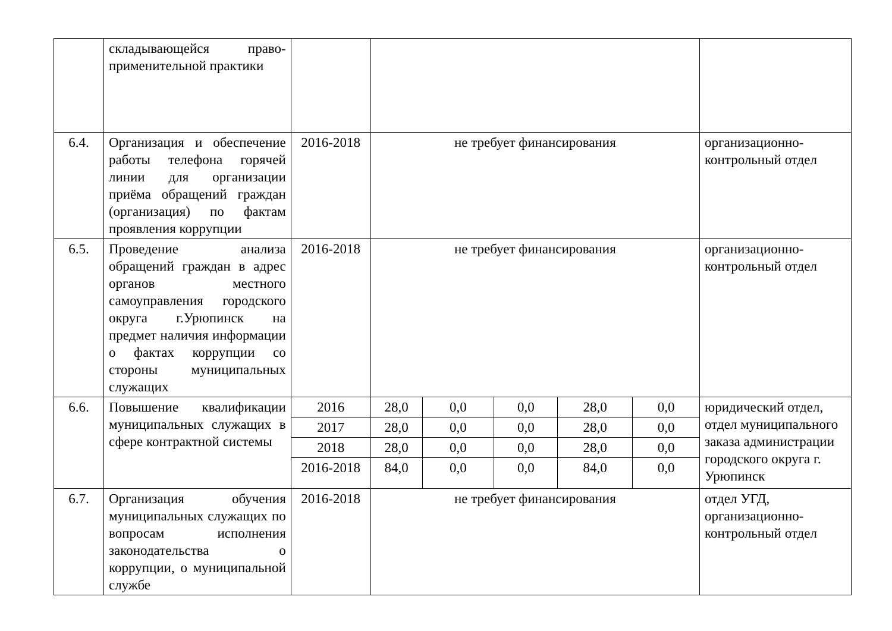| | складывающейся право-применительной практики | | | | | | | |
| 6.4. | Организация и обеспечение работы телефона горячей линии для организации приёма обращений граждан (организация) по фактам проявления коррупции | 2016-2018 | не требует финансирования | | | | | организационно-контрольный отдел |
| 6.5. | Проведение анализа обращений граждан в адрес органов местного самоуправления городского округа г.Урюпинск на предмет наличия информации о фактах коррупции со стороны муниципальных служащих | 2016-2018 | не требует финансирования | | | | | организационно-контрольный отдел |
| 6.6. | Повышение квалификации муниципальных служащих в сфере контрактной системы | 2016 | 28,0 | 0,0 | 0,0 | 28,0 | 0,0 | юридический отдел, отдел муниципального заказа администрации городского округа г. Урюпинск |
| | | 2017 | 28,0 | 0,0 | 0,0 | 28,0 | 0,0 | |
| | | 2018 | 28,0 | 0,0 | 0,0 | 28,0 | 0,0 | |
| | | 2016-2018 | 84,0 | 0,0 | 0,0 | 84,0 | 0,0 | |
| 6.7. | Организация обучения муниципальных служащих по вопросам исполнения законодательства о коррупции, о муниципальной службе | 2016-2018 | не требует финансирования | | | | | отдел УГД, организационно-контрольный отдел |